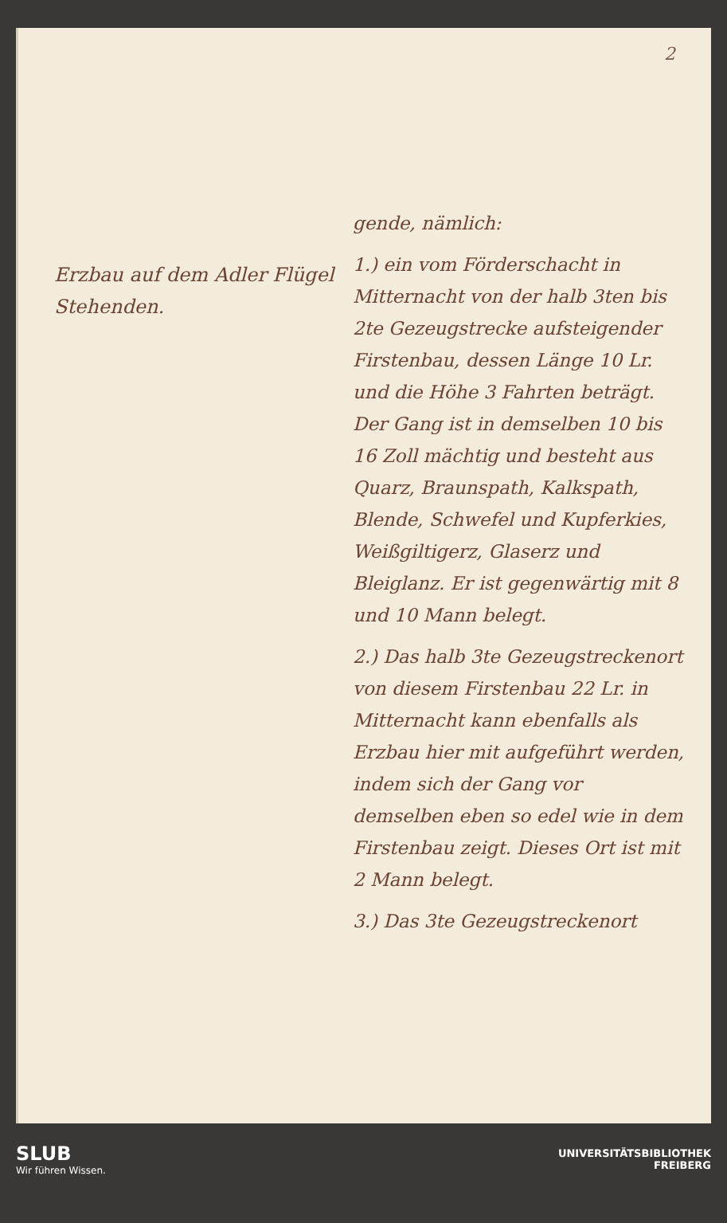2
Erzbau auf dem Adler Flügel Stehenden.
gende, nämlich:
1.) ein vom Förderschacht in Mitternacht von der halb 3ten bis 2te Gezeugstrecke aufsteigender Firstenbau, dessen Länge 10 Lr. und die Höhe 3 Fahrten beträgt. Der Gang ist in demselben 10 bis 16 Zoll mächtig und besteht aus Quarz, Braunspath, Kalkspath, Blende, Schwefel und Kupferkies, Weißgiltigerz, Glaserz und Bleiglanz. Er ist gegenwärtig mit 8 und 10 Mann belegt.
2.) Das halb 3te Gezeugstreckenort von diesem Firstenbau 22 Lr. in Mitternacht kann ebenfalls als Erzbau hier mit aufgeführt werden, indem sich der Gang vor demselben eben so edel wie in dem Firstenbau zeigt. Dieses Ort ist mit 2 Mann belegt.
3.) Das 3te Gezeugstreckenort
SLUB
Wir führen Wissen.
UNIVERSITÄTSBIBLIOTHEK
FREIBERG